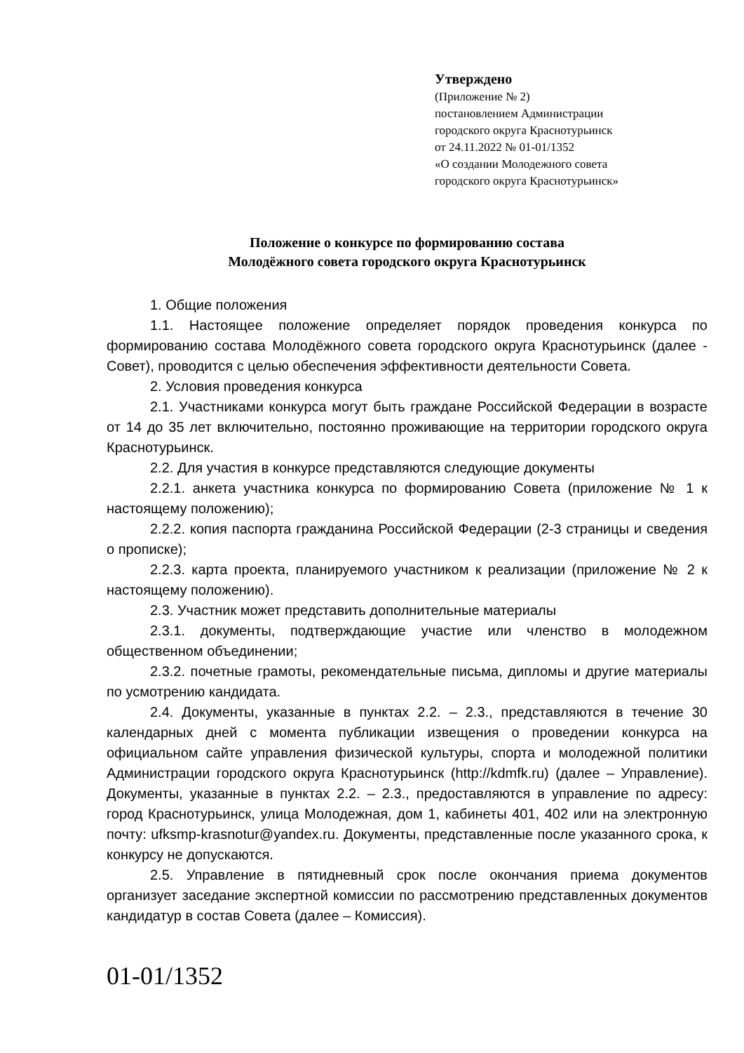Утверждено
(Приложение № 2)
постановлением Администрации
городского округа Краснотурьинск
от 24.11.2022 № 01-01/1352
«О создании Молодежного совета
городского округа Краснотурьинск»
Положение о конкурсе по формированию состава
Молодёжного совета городского округа Краснотурьинск
1. Общие положения
1.1. Настоящее положение определяет порядок проведения конкурса по формированию состава Молодёжного совета городского округа Краснотурьинск (далее - Совет), проводится с целью обеспечения эффективности деятельности Совета.
2. Условия проведения конкурса
2.1. Участниками конкурса могут быть граждане Российской Федерации в возрасте от 14 до 35 лет включительно, постоянно проживающие на территории городского округа Краснотурьинск.
2.2. Для участия в конкурсе представляются следующие документы
2.2.1. анкета участника конкурса по формированию Совета (приложение № 1 к настоящему положению);
2.2.2. копия паспорта гражданина Российской Федерации (2-3 страницы и сведения о прописке);
2.2.3. карта проекта, планируемого участником к реализации (приложение № 2 к настоящему положению).
2.3. Участник может представить дополнительные материалы
2.3.1. документы, подтверждающие участие или членство в молодежном общественном объединении;
2.3.2. почетные грамоты, рекомендательные письма, дипломы и другие материалы по усмотрению кандидата.
2.4. Документы, указанные в пунктах 2.2. – 2.3., представляются в течение 30 календарных дней с момента публикации извещения о проведении конкурса на официальном сайте управления физической культуры, спорта и молодежной политики Администрации городского округа Краснотурьинск (http://kdmfk.ru) (далее – Управление). Документы, указанные в пунктах 2.2. – 2.3., предоставляются в управление по адресу: город Краснотурьинск, улица Молодежная, дом 1, кабинеты 401, 402 или на электронную почту: ufksmp-krasnotur@yandex.ru. Документы, представленные после указанного срока, к конкурсу не допускаются.
2.5. Управление в пятидневный срок после окончания приема документов организует заседание экспертной комиссии по рассмотрению представленных документов кандидатур в состав Совета (далее – Комиссия).
01-01/1352